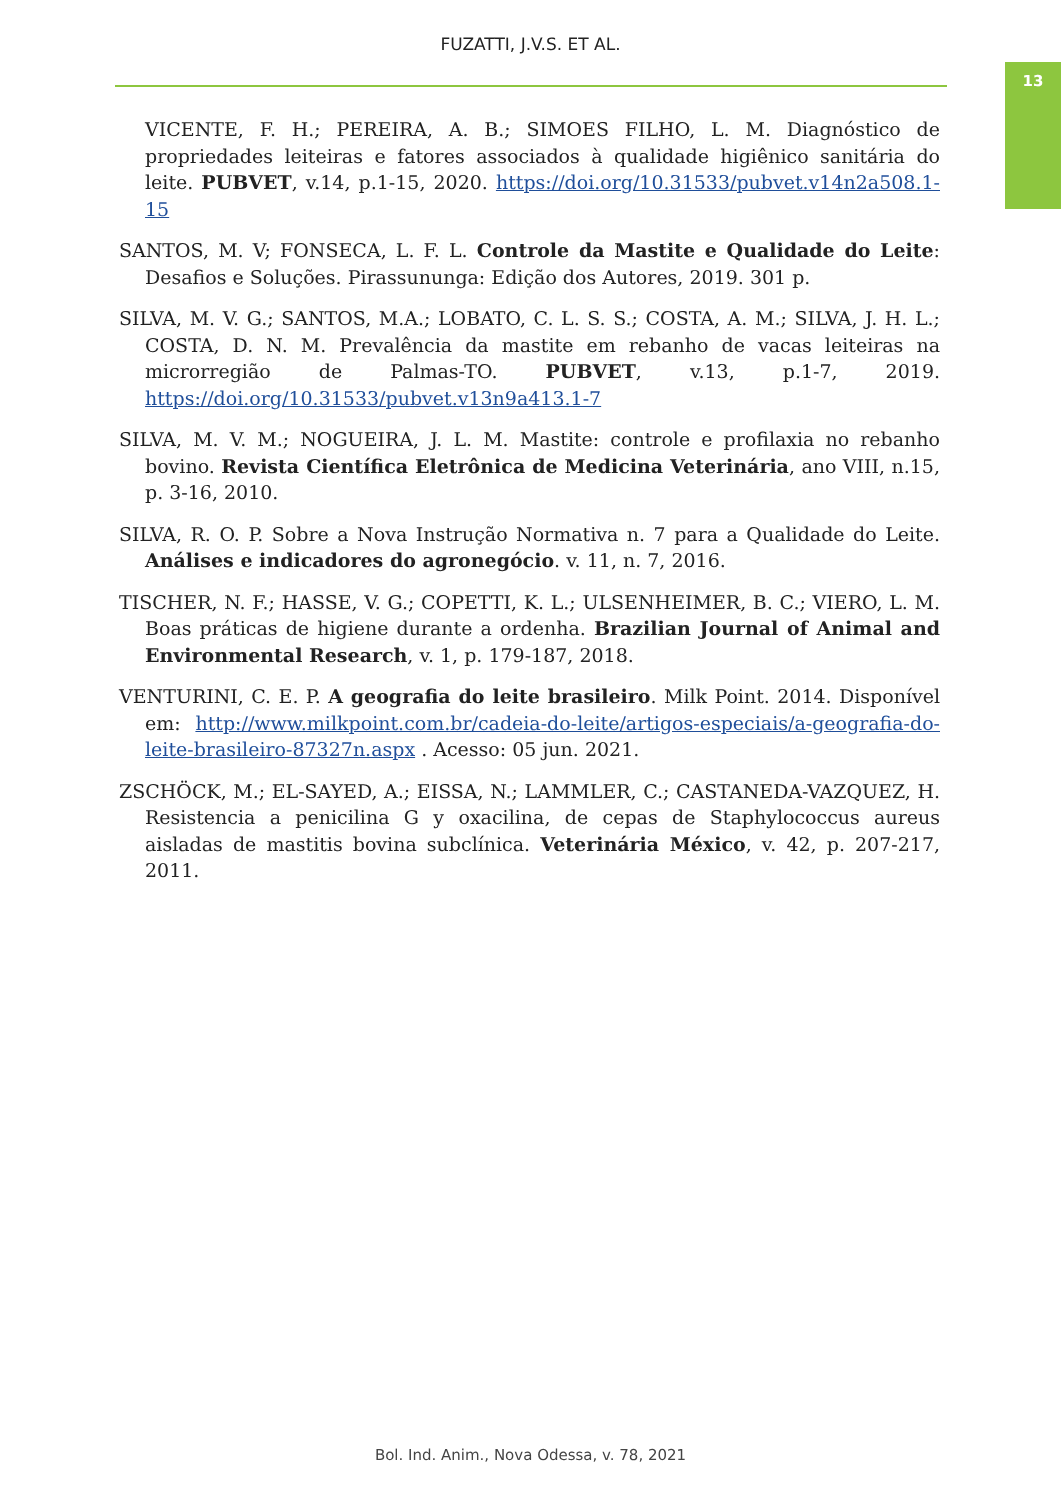FUZATTI, J.V.S. ET AL.
13
VICENTE, F. H.; PEREIRA, A. B.; SIMOES FILHO, L. M. Diagnóstico de propriedades leiteiras e fatores associados à qualidade higiênico sanitária do leite. PUBVET, v.14, p.1-15, 2020. https://doi.org/10.31533/pubvet.v14n2a508.1-15
SANTOS, M. V; FONSECA, L. F. L. Controle da Mastite e Qualidade do Leite: Desafios e Soluções. Pirassununga: Edição dos Autores, 2019. 301 p.
SILVA, M. V. G.; SANTOS, M.A.; LOBATO, C. L. S. S.; COSTA, A. M.; SILVA, J. H. L.; COSTA, D. N. M. Prevalência da mastite em rebanho de vacas leiteiras na microrregião de Palmas-TO. PUBVET, v.13, p.1-7, 2019. https://doi.org/10.31533/pubvet.v13n9a413.1-7
SILVA, M. V. M.; NOGUEIRA, J. L. M. Mastite: controle e profilaxia no rebanho bovino. Revista Científica Eletrônica de Medicina Veterinária, ano VIII, n.15, p. 3-16, 2010.
SILVA, R. O. P. Sobre a Nova Instrução Normativa n. 7 para a Qualidade do Leite. Análises e indicadores do agronegócio. v. 11, n. 7, 2016.
TISCHER, N. F.; HASSE, V. G.; COPETTI, K. L.; ULSENHEIMER, B. C.; VIERO, L. M. Boas práticas de higiene durante a ordenha. Brazilian Journal of Animal and Environmental Research, v. 1, p. 179-187, 2018.
VENTURINI, C. E. P. A geografia do leite brasileiro. Milk Point. 2014. Disponível em: http://www.milkpoint.com.br/cadeia-do-leite/artigos-especiais/a-geografia-do-leite-brasileiro-87327n.aspx . Acesso: 05 jun. 2021.
ZSCHÖCK, M.; EL-SAYED, A.; EISSA, N.; LAMMLER, C.; CASTANEDA-VAZQUEZ, H. Resistencia a penicilina G y oxacilina, de cepas de Staphylococcus aureus aisladas de mastitis bovina subclínica. Veterinária México, v. 42, p. 207-217, 2011.
Bol. Ind. Anim., Nova Odessa, v. 78, 2021